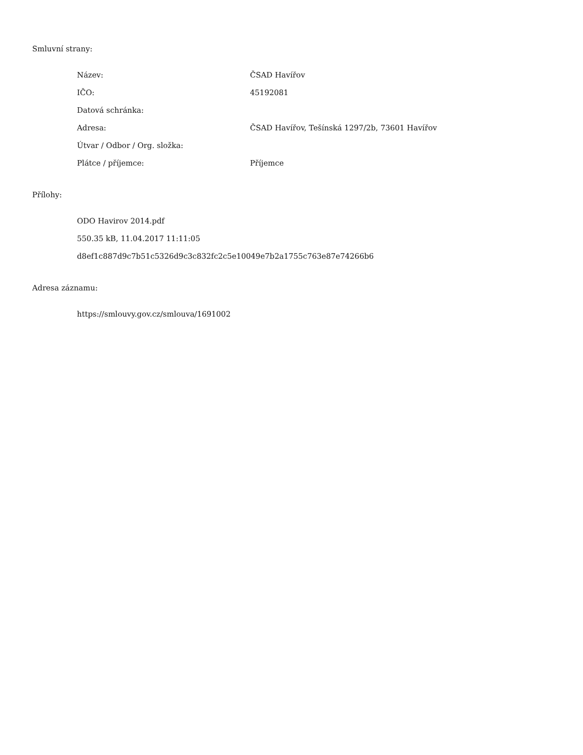Smluvní strany:
| Název: | ČSAD Havířov |
| IČO: | 45192081 |
| Datová schránka: | |
| Adresa: | ČSAD Havířov, Tešínská 1297/2b, 73601 Havířov |
| Útvar / Odbor / Org. složka: | |
| Plátce / příjemce: | Příjemce |
Přílohy:
ODO Havirov 2014.pdf
550.35 kB, 11.04.2017 11:11:05
d8ef1c887d9c7b51c5326d9c3c832fc2c5e10049e7b2a1755c763e87e74266b6
Adresa záznamu:
https://smlouvy.gov.cz/smlouva/1691002